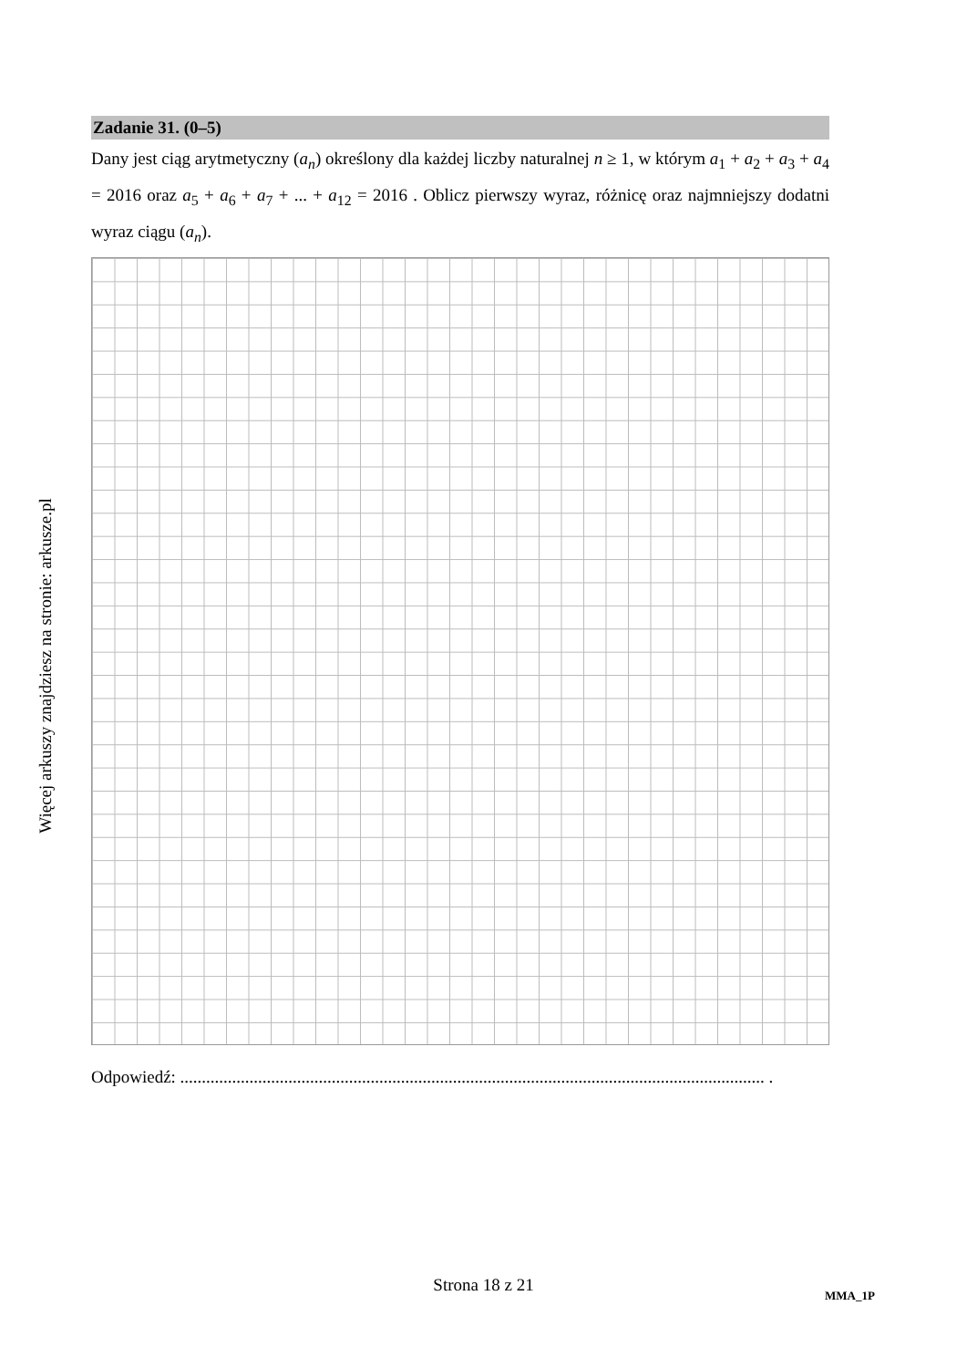Więcej arkuszy znajdziesz na stronie: arkusze.pl
Zadanie 31. (0–5)
Dany jest ciąg arytmetyczny (a<sub>n</sub>) określony dla każdej liczby naturalnej n ≥ 1, w którym a<sub>1</sub> + a<sub>2</sub> + a<sub>3</sub> + a<sub>4</sub> = 2016 oraz a<sub>5</sub> + a<sub>6</sub> + a<sub>7</sub> + ... + a<sub>12</sub> = 2016 . Oblicz pierwszy wyraz, różnicę oraz najmniejszy dodatni wyraz ciągu (a<sub>n</sub>).
Odpowiedź: ....................................................................................................................................... .
Strona 18 z 21
MMA_1P